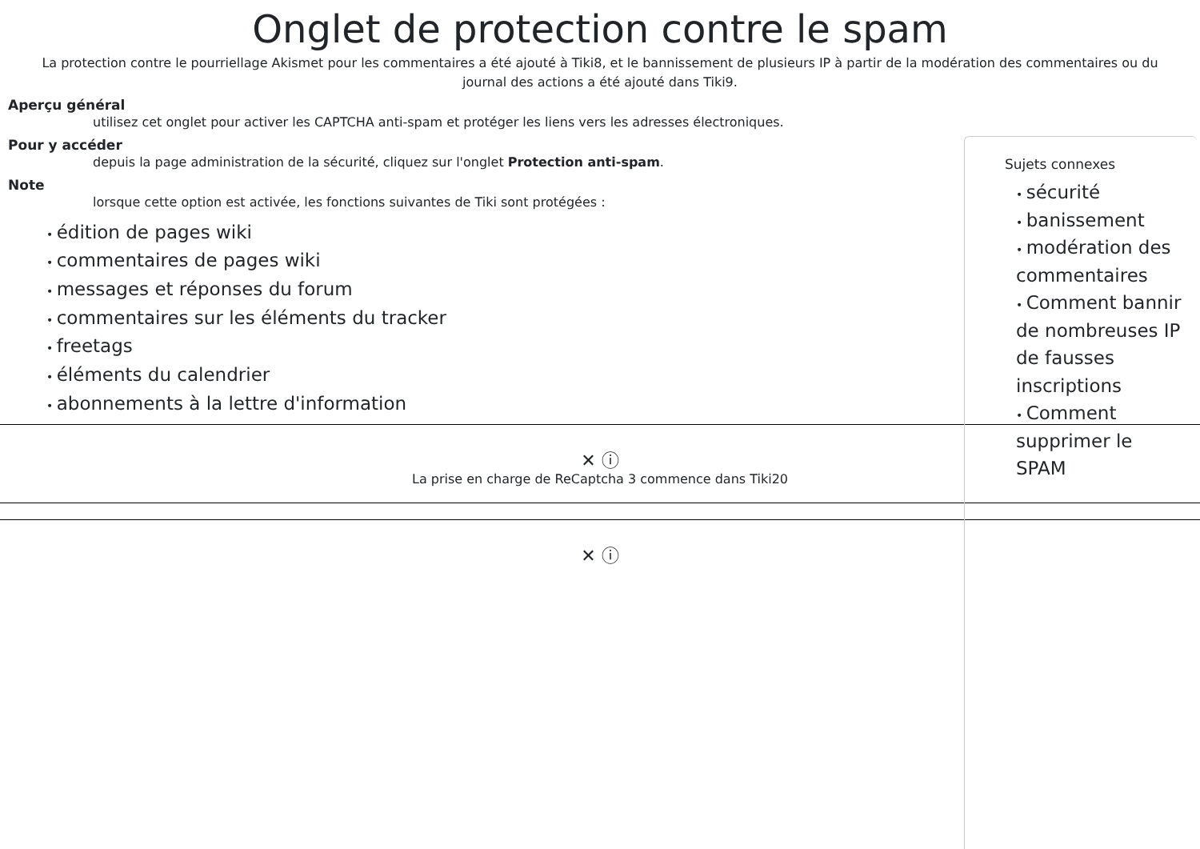Onglet de protection contre le spam
La protection contre le pourriellage Akismet pour les commentaires a été ajouté à Tiki8, et le bannissement de plusieurs IP à partir de la modération des commentaires ou du journal des actions a été ajouté dans Tiki9.
Aperçu général
utilisez cet onglet pour activer les CAPTCHA anti-spam et protéger les liens vers les adresses électroniques.
Pour y accéder
depuis la page administration de la sécurité, cliquez sur l'onglet Protection anti-spam.
Note
lorsque cette option est activée, les fonctions suivantes de Tiki sont protégées :
édition de pages wiki
commentaires de pages wiki
messages et réponses du forum
commentaires sur les éléments du tracker
freetags
éléments du calendrier
abonnements à la lettre d'information
✕ ⓘ
La prise en charge de ReCaptcha 3 commence dans Tiki20
✕ ⓘ
Sujets connexes
sécurité
banissement
modération des commentaires
Comment bannir de nombreuses IP de fausses inscriptions
Comment supprimer le SPAM